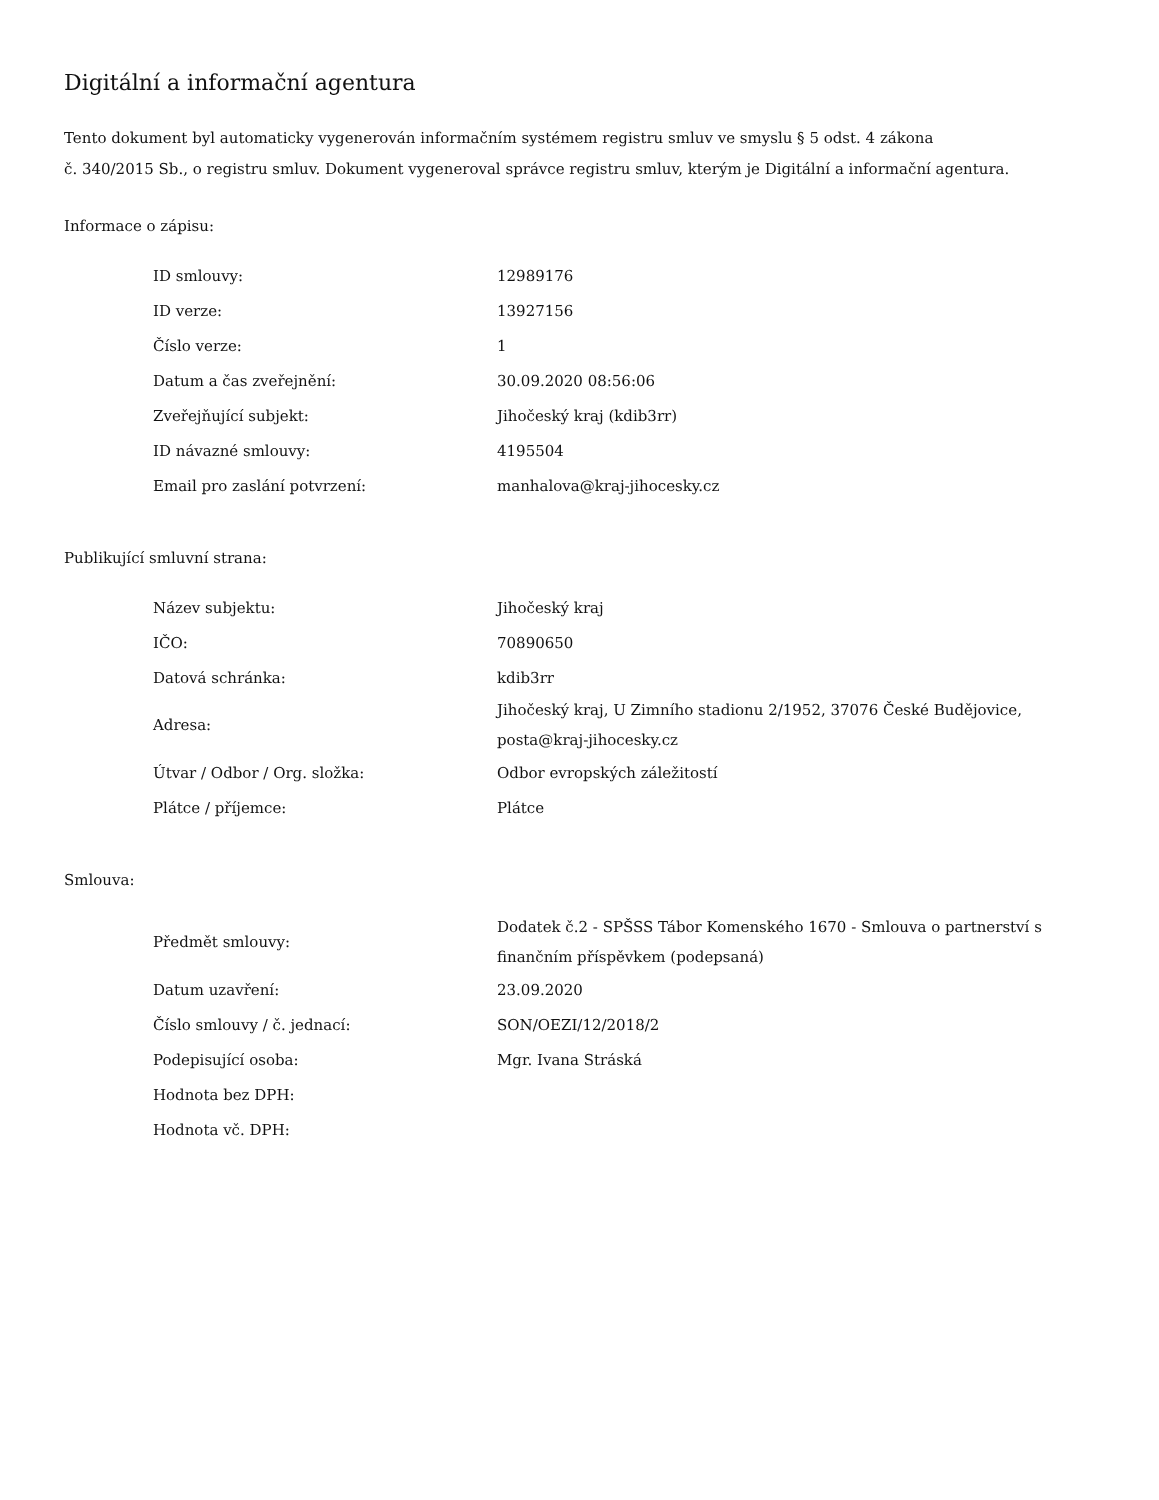Digitální a informační agentura
Tento dokument byl automaticky vygenerován informačním systémem registru smluv ve smyslu § 5 odst. 4 zákona
č. 340/2015 Sb., o registru smluv. Dokument vygeneroval správce registru smluv, kterým je Digitální a informační agentura.
Informace o zápisu:
| ID smlouvy: | 12989176 |
| ID verze: | 13927156 |
| Číslo verze: | 1 |
| Datum a čas zveřejnění: | 30.09.2020 08:56:06 |
| Zveřejňující subjekt: | Jihočeský kraj (kdib3rr) |
| ID návazné smlouvy: | 4195504 |
| Email pro zaslání potvrzení: | manhalova@kraj-jihocesky.cz |
Publikující smluvní strana:
| Název subjektu: | Jihočeský kraj |
| IČO: | 70890650 |
| Datová schránka: | kdib3rr |
| Adresa: | Jihočeský kraj, U Zimního stadionu 2/1952, 37076 České Budějovice, posta@kraj-jihocesky.cz |
| Útvar / Odbor / Org. složka: | Odbor evropských záležitostí |
| Plátce / příjemce: | Plátce |
Smlouva:
| Předmět smlouvy: | Dodatek č.2 - SPŠSS Tábor Komenského 1670 - Smlouva o partnerství s finančním příspěvkem (podepsaná) |
| Datum uzavření: | 23.09.2020 |
| Číslo smlouvy / č. jednací: | SON/OEZI/12/2018/2 |
| Podepisující osoba: | Mgr. Ivana Stráská |
| Hodnota bez DPH: | |
| Hodnota vč. DPH: | |